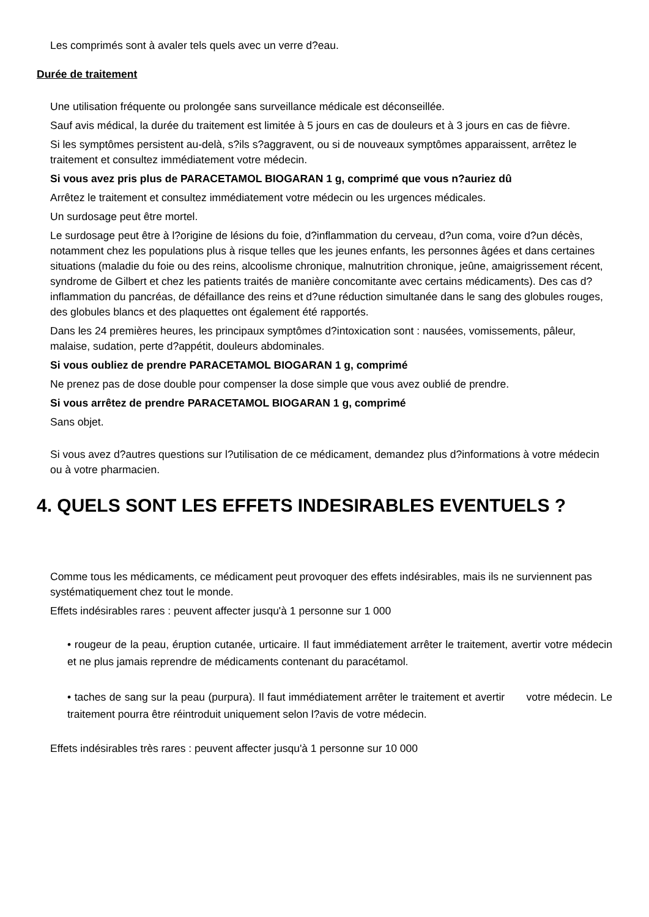Les comprimés sont à avaler tels quels avec un verre d?eau.
Durée de traitement
Une utilisation fréquente ou prolongée sans surveillance médicale est déconseillée.
Sauf avis médical, la durée du traitement est limitée à 5 jours en cas de douleurs et à 3 jours en cas de fièvre.
Si les symptômes persistent au-delà, s?ils s?aggravent, ou si de nouveaux symptômes apparaissent, arrêtez le traitement et consultez immédiatement votre médecin.
Si vous avez pris plus de PARACETAMOL BIOGARAN 1 g, comprimé que vous n?auriez dû
Arrêtez le traitement et consultez immédiatement votre médecin ou les urgences médicales.
Un surdosage peut être mortel.
Le surdosage peut être à l?origine de lésions du foie, d?inflammation du cerveau, d?un coma, voire d?un décès, notamment chez les populations plus à risque telles que les jeunes enfants, les personnes âgées et dans certaines situations (maladie du foie ou des reins, alcoolisme chronique, malnutrition chronique, jeûne, amaigrissement récent, syndrome de Gilbert et chez les patients traités de manière concomitante avec certains médicaments). Des cas d?inflammation du pancréas, de défaillance des reins et d?une réduction simultanée dans le sang des globules rouges, des globules blancs et des plaquettes ont également été rapportés.
Dans les 24 premières heures, les principaux symptômes d?intoxication sont : nausées, vomissements, pâleur, malaise, sudation, perte d?appétit, douleurs abdominales.
Si vous oubliez de prendre PARACETAMOL BIOGARAN 1 g, comprimé
Ne prenez pas de dose double pour compenser la dose simple que vous avez oublié de prendre.
Si vous arrêtez de prendre PARACETAMOL BIOGARAN 1 g, comprimé
Sans objet.
Si vous avez d?autres questions sur l?utilisation de ce médicament, demandez plus d?informations à votre médecin ou à votre pharmacien.
4. QUELS SONT LES EFFETS INDESIRABLES EVENTUELS ?
Comme tous les médicaments, ce médicament peut provoquer des effets indésirables, mais ils ne surviennent pas systématiquement chez tout le monde.
Effets indésirables rares : peuvent affecter jusqu'à 1 personne sur 1 000
• rougeur de la peau, éruption cutanée, urticaire. Il faut immédiatement arrêter le traitement, avertir votre médecin et ne plus jamais reprendre de médicaments contenant du paracétamol.
• taches de sang sur la peau (purpura). Il faut immédiatement arrêter le traitement et avertir votre médecin. Le traitement pourra être réintroduit uniquement selon l?avis de votre médecin.
Effets indésirables très rares : peuvent affecter jusqu'à 1 personne sur 10 000